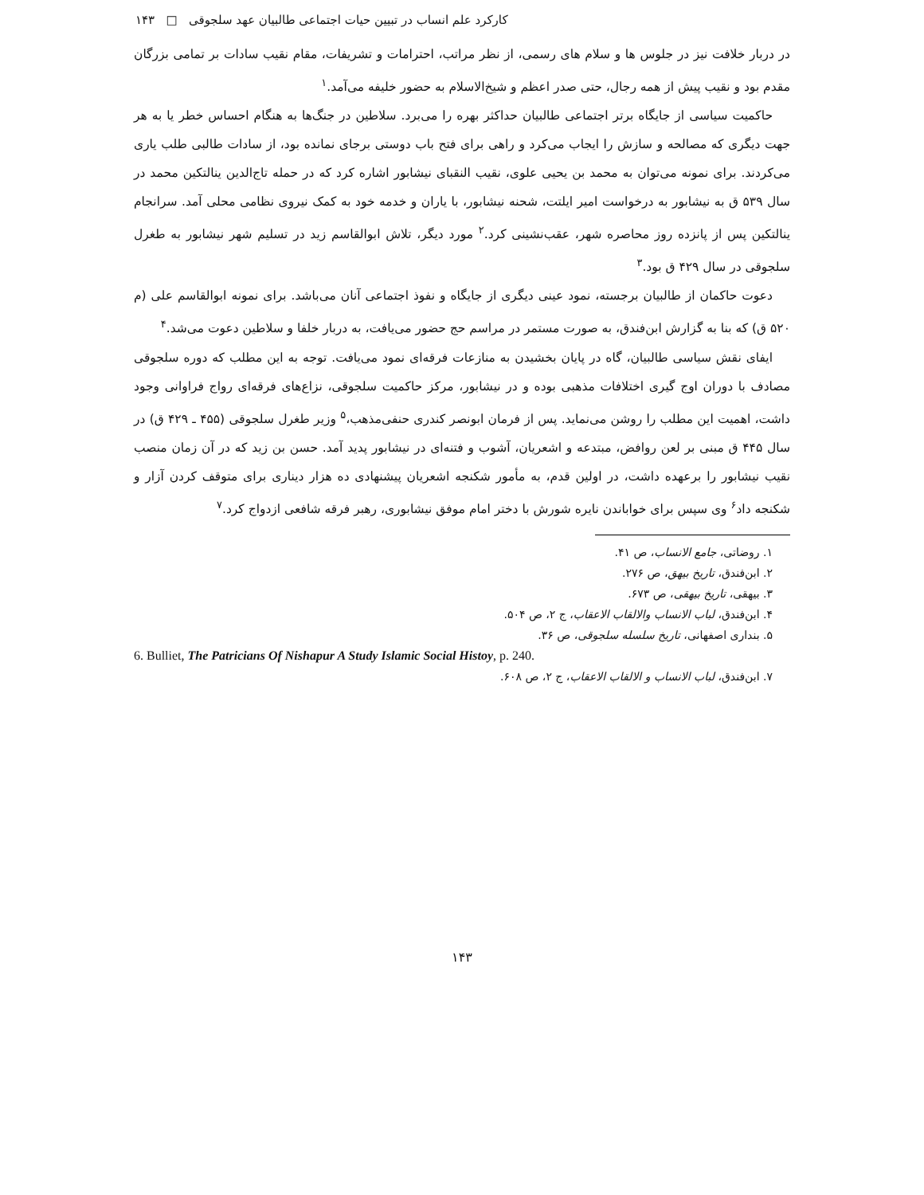کارکرد علم انساب در تبیین حیات اجتماعی طالبیان عهد سلجوقی □ ۱۴۳
در دربار خلافت نیز در جلوس ها و سلام های رسمی، از نظر مراتب، احترامات و تشریفات، مقام نقیب سادات بر تمامی بزرگان مقدم بود و نقیب پیش از همه رجال، حتی صدر اعظم و شیخ‌الاسلام به حضور خلیفه می‌آمد.<sup>۱</sup>
حاکمیت سیاسی از جایگاه برتر اجتماعی طالبیان حداکثر بهره را می‌برد. سلاطین در جنگ‌ها به هنگام احساس خطر یا به هر جهت دیگری که مصالحه و سازش را ایجاب می‌کرد و راهی برای فتح باب دوستی برجای نمانده بود، از سادات طالبی طلب یاری می‌کردند. برای نمونه می‌توان به محمد بن یحیی علوی، نقیب النقبای نیشابور اشاره کرد که در حمله تاج‌الدین ینالتکین محمد در سال ۵۳۹ ق به نیشابور به درخواست امیر ایلتت، شحنه نیشابور، با یاران و خدمه خود به کمک نیروی نظامی محلی آمد. سرانجام ینالتکین پس از پانزده روز محاصره شهر، عقب‌نشینی کرد.<sup>۲</sup> مورد دیگر، تلاش ابوالقاسم زید در تسلیم شهر نیشابور به طغرل سلجوقی در سال ۴۲۹ ق بود.<sup>۳</sup>
دعوت حاکمان از طالبیان برجسته، نمود عینی دیگری از جایگاه و نفوذ اجتماعی آنان می‌باشد. برای نمونه ابوالقاسم علی (م ۵۲۰ ق) که بنا به گزارش ابن‌فندق، به صورت مستمر در مراسم حج حضور می‌یافت، به دربار خلفا و سلاطین دعوت می‌شد.<sup>۴</sup>
ایفای نقش سیاسی طالبیان، گاه در پایان بخشیدن به منازعات فرقه‌ای نمود می‌یافت. توجه به این مطلب که دوره سلجوقی مصادف با دوران اوج گیری اختلافات مذهبی بوده و در نیشابور، مرکز حاکمیت سلجوقی، نزاع‌های فرقه‌ای رواج فراوانی وجود داشت، اهمیت این مطلب را روشن می‌نماید. پس از فرمان ابونصر کندری حنفی‌مذهب،<sup>۵</sup> وزیر طغرل سلجوقی (۴۵۵ ـ ۴۲۹ ق) در سال ۴۴۵ ق مبنی بر لعن روافض، مبتدعه و اشعریان، آشوب و فتنه‌ای در نیشابور پدید آمد. حسن بن زید که در آن زمان منصب نقیب نیشابور را برعهده داشت، در اولین قدم، به مأمور شکنجه اشعریان پیشنهادی ده هزار دیناری برای متوقف کردن آزار و شکنجه داد<sup>۶</sup> وی سپس برای خواباندن نایره شورش با دختر امام موفق نیشابوری، رهبر فرقه شافعی ازدواج کرد.<sup>۷</sup>
۱. روضاتی، جامع الانساب، ص ۴۱.
۲. ابن‌فندق، تاریخ بیهق، ص ۲۷۶.
۳. بیهقی، تاریخ بیهقی، ص ۶۷۳.
۴. ابن‌فندق، لباب الانساب والالقاب الاعقاب، ج ۲، ص ۵۰۴.
۵. بنداری اصفهانی، تاریخ سلسله سلجوقی، ص ۳۶.
6. Bulliet, The Patricians Of Nishapur A Study Islamic Social Histoy, p. 240.
۷. ابن‌فندق، لباب الانساب و الالقاب الاعقاب، ج ۲، ص ۶۰۸.
۱۴۳